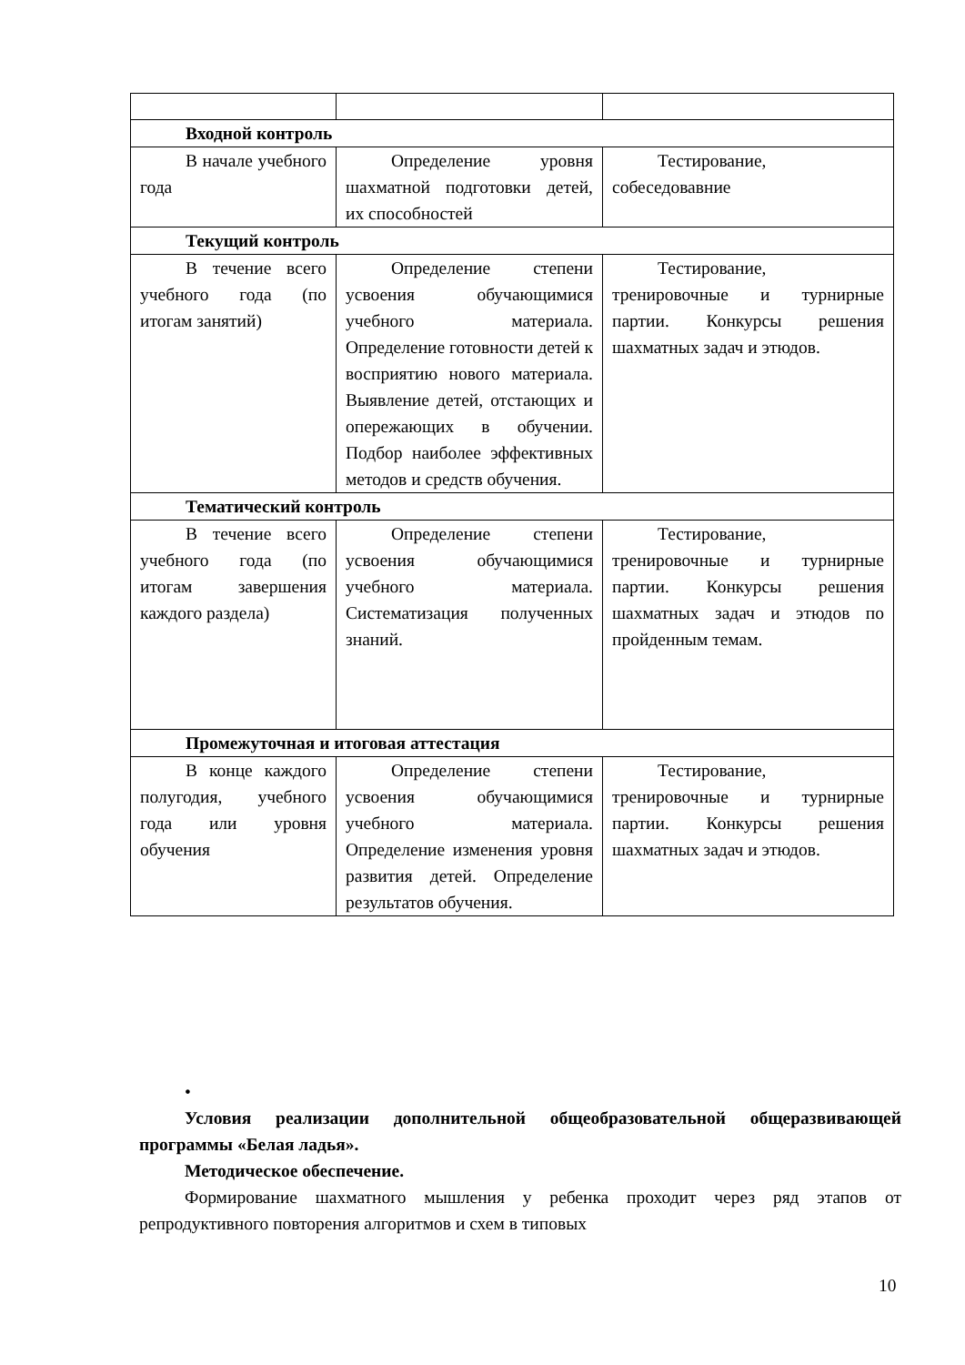| Входной контроль | | |
| В начале учебного года | Определение уровня шахматной подготовки детей, их способностей | Тестирование, собеседовавние |
| Текущий контроль | | |
| В течение всего учебного года (по итогам занятий) | Определение степени усвоения обучающимися учебного материала. Определение готовности детей к восприятию нового материала. Выявление детей, отстающих и опережающих в обучении. Подбор наиболее эффективных методов и средств обучения. | Тестирование, тренировочные и турнирные партии. Конкурсы решения шахматных задач и этюдов. |
| Тематический контроль | | |
| В течение всего учебного года (по итогам завершения каждого раздела) | Определение степени усвоения обучающимися учебного материала. Систематизация полученных знаний. | Тестирование, тренировочные и турнирные партии. Конкурсы решения шахматных задач и этюдов по пройденным темам. |
| Промежуточная и итоговая аттестация | | |
| В конце каждого полугодия, учебного года или уровня обучения | Определение степени усвоения обучающимися учебного материала. Определение изменения уровня развития детей. Определение результатов обучения. | Тестирование, тренировочные и турнирные партии. Конкурсы решения шахматных задач и этюдов. |
•
Условия реализации дополнительной общеобразовательной общеразвивающей программы «Белая ладья».
Методическое обеспечение.
Формирование шахматного мышления у ребенка проходит через ряд этапов от репродуктивного повторения алгоритмов и схем в типовых
10